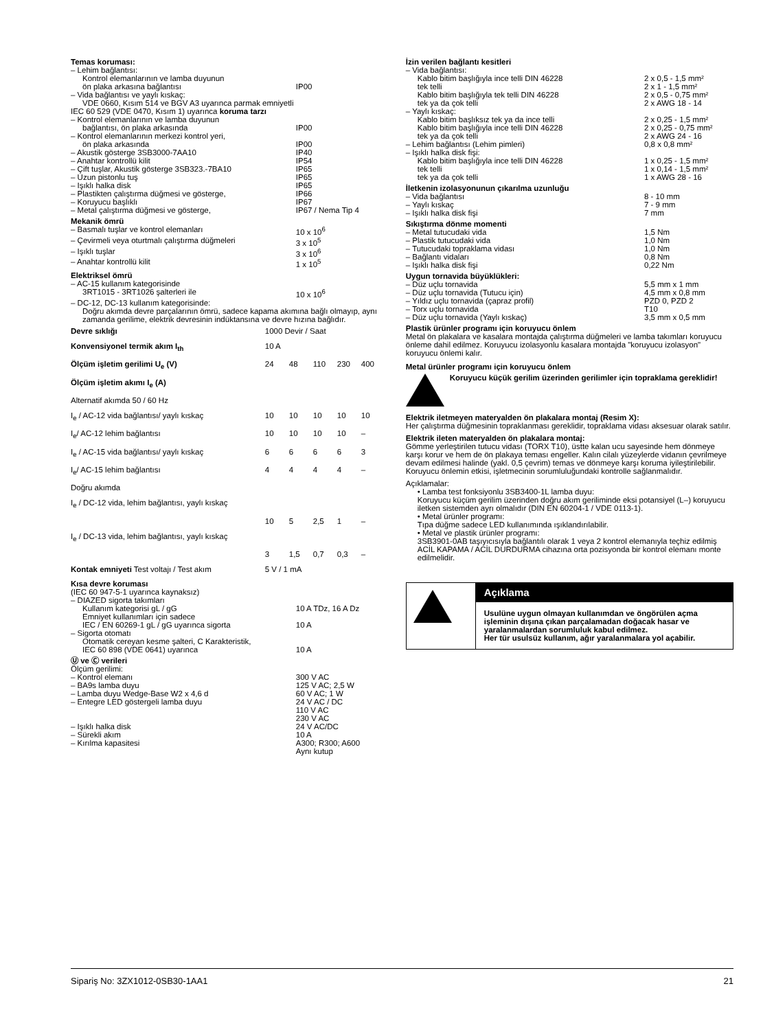Temas koruması:
| – Lehim bağlantısı: | |
| Kontrol elemanlarının ve lamba duyunun | |
| ön plaka arkasına bağlantısı | IP00 |
| – Vida bağlantısı ve yaylı kıskaç: | |
| VDE 0660, Kısım 514 ve BGV A3 uyarınca parmak emniyetli | |
| IEC 60 529 (VDE 0470, Kısım 1) uyarınca koruma tarzı | |
| – Kontrol elemanlarının ve lamba duyunun | |
| bağlantısı, ön plaka arkasında | IP00 |
| – Kontrol elemanlarının merkezi kontrol yeri, | |
| ön plaka arkasında | IP00 |
| – Akustik gösterge 3SB3000-7AA10 | IP40 |
| – Anahtar kontrollü kilit | IP54 |
| – Çift tuşlar, Akustik gösterge 3SB323.-7BA10 | IP65 |
| – Uzun pistonlu tuş | IP65 |
| – Işıklı halka disk | IP65 |
| – Plastikten çalıştırma düğmesi ve gösterge, | IP66 |
| – Koruyucu başlıklı | IP67 |
| – Metal çalıştırma düğmesi ve gösterge, | IP67 / Nema Tip 4 |
Mekanik ömrü
| – Basmalı tuşlar ve kontrol elemanları | 10 x 10<sup>6</sup> |
| – Çevirmeli veya oturtmalı çalıştırma düğmeleri | 3 x 10<sup>5</sup> |
| – Işıklı tuşlar | 3 x 10<sup>6</sup> |
| – Anahtar kontrollü kilit | 1 x 10<sup>5</sup> |
Elektriksel ömrü
| – AC-15 kullanım kategorisinde | |
| 3RT1015 - 3RT1026 şalterleri ile | 10 x 10<sup>6</sup> |
| – DC-12, DC-13 kullanım kategorisinde: | |
| Doğru akımda devre parçalarının ömrü, sadece kapama akımına bağlı olmayıp, aynı zamanda gerilime, elektrik devresinin indüktansına ve devre hızına bağlıdır. | |
| Devre sıklığı | 1000 Devir / Saat | | | | |
| Konvensiyonel termik akım I<sub>th</sub> | 10 A | | | | |
| Ölçüm işletim gerilimi U<sub>e</sub> (V) | 24 | 48 | 110 | 230 | 400 |
| Ölçüm işletim akımı I<sub>e</sub> (A) | | | | | |
| Alternatif akımda 50 / 60 Hz | | | | | |
| I<sub>e</sub> / AC-12 vida bağlantısı/ yaylı kıskaç | 10 | 10 | 10 | 10 | 10 |
| I<sub>e</sub>/ AC-12 lehim bağlantısı | 10 | 10 | 10 | 10 | – |
| I<sub>e</sub> / AC-15 vida bağlantısı/ yaylı kıskaç | 6 | 6 | 6 | 6 | 3 |
| I<sub>e</sub>/ AC-15 lehim bağlantısı | 4 | 4 | 4 | 4 | – |
| Doğru akımda | | | | | |
| I<sub>e</sub> / DC-12 vida, lehim bağlantısı, yaylı kıskaç | | | | | |
| | 10 | 5 | 2,5 | 1 | – |
| I<sub>e</sub> / DC-13 vida, lehim bağlantısı, yaylı kıskaç | | | | | |
| | 3 | 1,5 | 0,7 | 0,3 | – |
| Kontak emniyeti Test voltajı / Test akım | 5 V / 1 mA | | | | |
Kısa devre koruması
| (IEC 60 947-5-1 uyarınca kaynaksız) | |
| – DIAZED sigorta takımları | |
| Kullanım kategorisi gL / gG | 10 A TDz, 16 A Dz |
| Emniyet kullanımları için sadece | |
| IEC / EN 60269-1 gL / gG uyarınca sigorta | 10 A |
| – Sigorta otomatı | |
| Otomatik cereyan kesme şalteri, C Karakteristik, | |
| IEC 60 898 (VDE 0641) uyarınca | 10 A |
Ⓤ ve Ⓒ verileri
| Ölçüm gerilimi: | |
| – Kontrol elemanı | 300 V AC |
| – BA9s lamba duyu | 125 V AC; 2,5 W |
| – Lamba duyu Wedge-Base W2 x 4,6 d | 60 V AC; 1 W |
| – Entegre LED göstergeli lamba duyu | 24 V AC / DC 110 V AC 230 V AC |
| – Işıklı halka disk | 24 V AC/DC |
| – Sürekli akım | 10 A |
| – Kırılma kapasitesi | A300; R300; A600 Aynı kutup |
İzin verilen bağlantı kesitleri
| – Vida bağlantısı: | |
| Kablo bitim başlığıyla ince telli DIN 46228 | 2 x 0,5 - 1,5 mm² |
| tek telli | 2 x 1 - 1,5 mm² |
| Kablo bitim başlığıyla tek telli DIN 46228 | 2 x 0,5 - 0,75 mm² |
| tek ya da çok telli | 2 x AWG 18 - 14 |
| – Yaylı kıskaç: | |
| Kablo bitim başlıksız tek ya da ince telli | 2 x 0,25 - 1,5 mm² |
| Kablo bitim başlığıyla ince telli DIN 46228 | 2 x 0,25 - 0,75 mm² |
| tek ya da çok telli | 2 x AWG 24 - 16 |
| – Lehim bağlantısı (Lehim pimleri) | 0,8 x 0,8 mm² |
| – Işıklı halka disk fişi: | |
| Kablo bitim başlığıyla ince telli DIN 46228 | 1 x 0,25 - 1,5 mm² |
| tek telli | 1 x 0,14 - 1,5 mm² |
| tek ya da çok telli | 1 x AWG 28 - 16 |
İletkenin izolasyonunun çıkarılma uzunluğu
| – Vida bağlantısı | 8 - 10 mm |
| – Yaylı kıskaç | 7 - 9 mm |
| – Işıklı halka disk fişi | 7 mm |
Sıkıştırma dönme momenti
| – Metal tutucudaki vida | 1,5 Nm |
| – Plastik tutucudaki vida | 1,0 Nm |
| – Tutucudaki topraklama vidası | 1,0 Nm |
| – Bağlantı vidaları | 0,8 Nm |
| – Işıklı halka disk fişi | 0,22 Nm |
Uygun tornavida büyüklükleri:
| – Düz uçlu tornavida | 5,5 mm x 1 mm |
| – Düz uçlu tornavida (Tutucu için) | 4,5 mm x 0,8 mm |
| – Yıldız uçlu tornavida (çapraz profil) | PZD 0, PZD 2 |
| – Torx uçlu tornavida | T10 |
| – Düz uçlu tornavida (Yaylı kıskaç) | 3,5 mm x 0,5 mm |
Plastik ürünler programı için koruyucu önlem
Metal ön plakalara ve kasalara montajda çalıştırma düğmeleri ve lamba takımları koruyucu önleme dahil edilmez. Koruyucu izolasyonlu kasalara montajda "koruyucu izolasyon" koruyucu önlemi kalır.
Metal ürünler programı için koruyucu önlem
Koruyucu küçük gerilim üzerinden gerilimler için topraklama gereklidir!
Elektrik iletmeyen materyalden ön plakalara montaj (Resim X):
Her çalıştırma düğmesinin topraklanması gereklidir, topraklama vidası aksesuar olarak satılır.
Elektrik ileten materyalden ön plakalara montaj:
Gömme yerleştirilen tutucu vidası (TORX T10), üstte kalan ucu sayesinde hem dönmeye karşı korur ve hem de ön plakaya teması engeller. Kalın cilalı yüzeylerde vidanın çevrilmeye devam edilmesi halinde (yakl. 0,5 çevrim) temas ve dönmeye karşı koruma iyileştirilebilir. Koruyucu önlemin etkisi, işletmecinin sorumluluğundaki kontrolle sağlanmalıdır.
Açıklamalar:
• Lamba test fonksiyonlu 3SB3400-1L lamba duyu:
Koruyucu küçüm gerilim üzerinden doğru akım geriliminde eksi potansiyel (L–) koruyucu iletken sistemden ayrı olmalıdır (DIN EN 60204-1 / VDE 0113-1).
• Metal ürünler programı:
Tıpa düğme sadece LED kullanımında ışıklandırılabilir.
• Metal ve plastik ürünler programı:
3SB3901-0AB taşıyıcısıyla bağlantılı olarak 1 veya 2 kontrol elemanıyla teçhiz edilmiş ACİL KAPAMA / ACİL DURDURMA cihazına orta pozisyonda bir kontrol elemanı monte edilmelidir.
Açıklama
Usulüne uygun olmayan kullanımdan ve öngörülen açma işleminin dışına çıkan parçalamadan doğacak hasar ve yaralanmalardan sorumluluk kabul edilmez.
Her tür usulsüz kullanım, ağır yaralanmalara yol açabilir.
Sipariş No: 3ZX1012-0SB30-1AA1 21